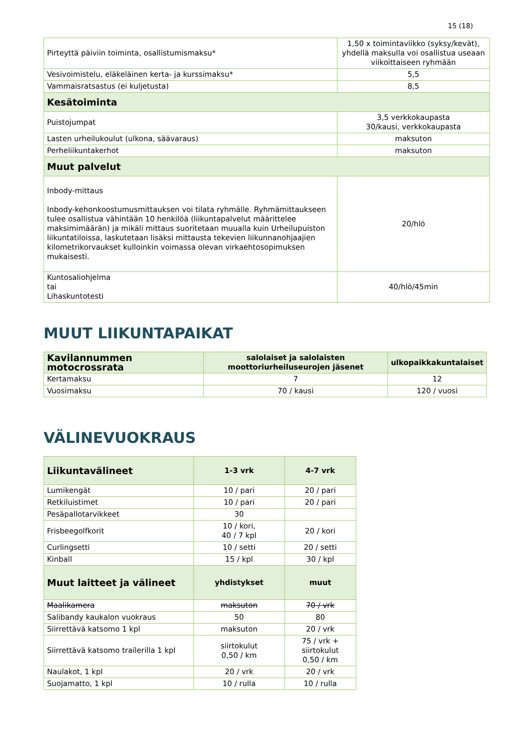15 (18)
| Pirteyttä päiviin toiminta, osallistumismaksu* | 1,50 x toimintaviikko (syksy/kevät), yhdellä maksulla voi osallistua useaan viikoittaiseen ryhmään |
| Vesivoimistelu, eläkeläinen kerta- ja kurssimaksu* | 5,5 |
| Vammaisratsastus (ei kuljetusta) | 8,5 |
| Kesätoiminta | |
| Puistojumpat | 3,5 verkkokaupasta 30/kausi, verkkokaupasta |
| Lasten urheilukoulut (ulkona, säävaraus) | maksuton |
| Perheliikuntakerhot | maksuton |
| Muut palvelut | |
| Inbody-mittaus Inbody-kehonkoostumusmittauksen voi tilata ryhmälle. Ryhmämittaukseen tulee osallistua vähintään 10 henkilöä (liikuntapalvelut määrittelee maksimimäärän) ja mikäli mittaus suoritetaan muualla kuin Urheilupuiston liikuntatiloissa, laskutetaan lisäksi mittausta tekevien liikunnanohjaajien kilometrikorvaukset kulloinkin voimassa olevan virkaehtosopimuksen mukaisesti. | 20/hlö |
| Kuntosaliohjelma tai Lihaskuntotesti | 40/hlö/45min |
MUUT LIIKUNTAPAIKAT
| Kavilannummen motocrossrata | salolaiset ja salolaisten moottoriurheiluseurojen jäsenet | ulkopaikkakuntalaiset |
| --- | --- | --- |
| Kertamaksu | 7 | 12 |
| Vuosimaksu | 70 / kausi | 120 / vuosi |
VÄLINEVUOKRAUS
| Liikuntavälineet | 1-3 vrk | 4-7 vrk |
| --- | --- | --- |
| Lumikengät | 10 / pari | 20 / pari |
| Retkiluistimet | 10 / pari | 20 / pari |
| Pesäpallotarvikkeet | 30 | |
| Frisbeegolfkorit | 10 / kori, 40 / 7 kpl | 20 / kori |
| Curlingsetti | 10 / setti | 20 / setti |
| Kinball | 15 / kpl | 30 / kpl |
| Muut laitteet ja välineet | yhdistykset | muut |
| Maalikamera | maksuton | 70 / vrk |
| Salibandy kaukalon vuokraus | 50 | 80 |
| Siirrettävä katsomo 1 kpl | maksuton | 20 / vrk |
| Siirrettävä katsomo trailerilla 1 kpl | siirtokulut 0,50 / km | 75 / vrk + siirtokulut 0,50 / km |
| Naulakot, 1 kpl | 20 / vrk | 20 / vrk |
| Suojamatto, 1 kpl | 10 / rulla | 10 / rulla |